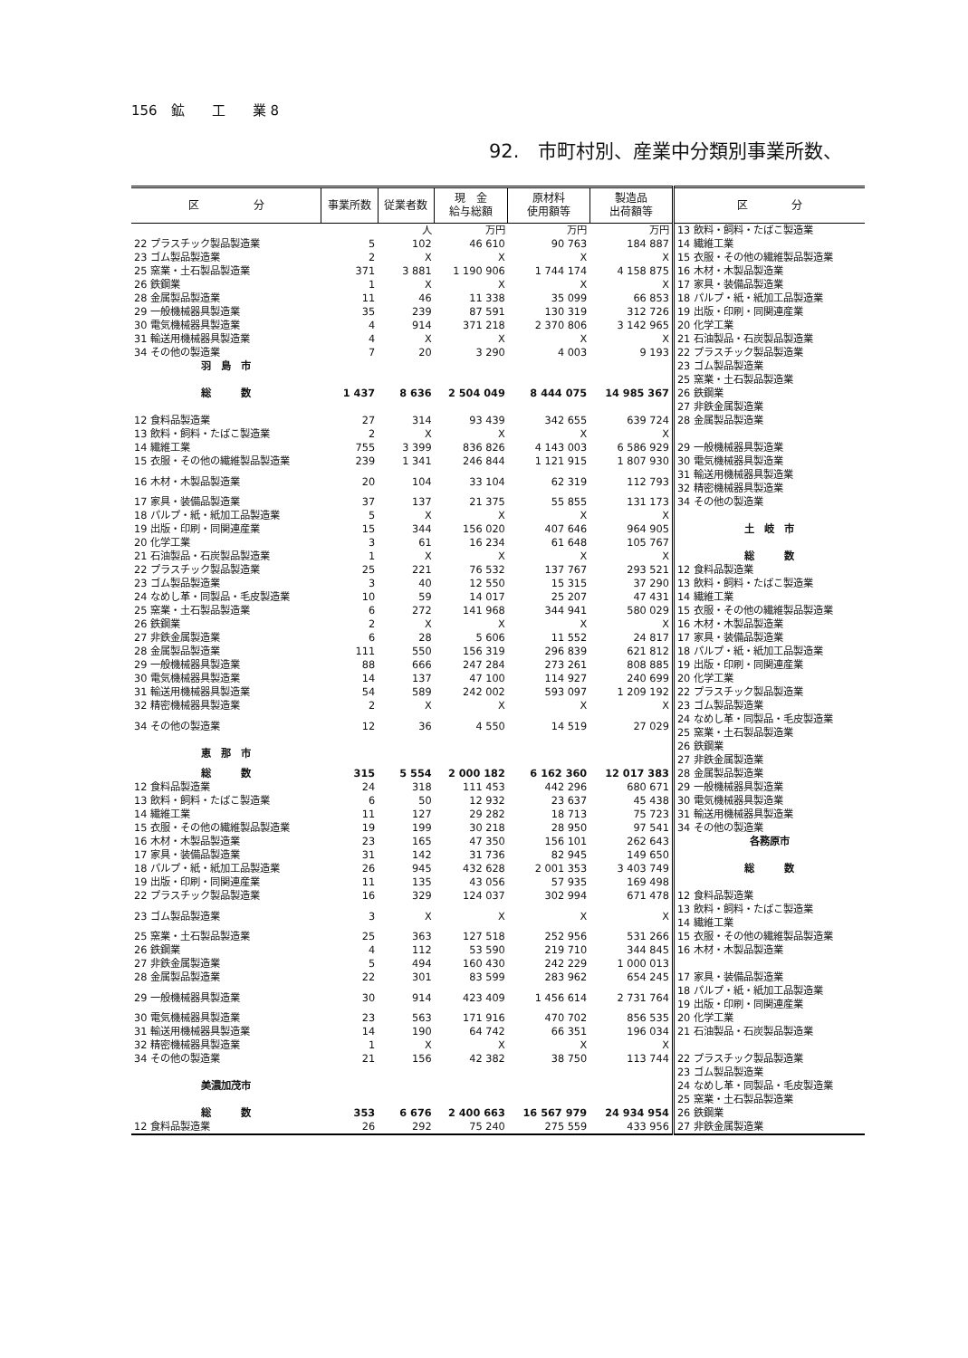156　鉱　　工　　業 8
92.　市町村別、産業中分類別事業所数、
| 区 分 | 事業所数 | 従業者数 | 現 金 給与総額 | 原材料 使用額等 | 製造品 出荷額等 | 区 分 |
| --- | --- | --- | --- | --- | --- | --- |
| | | 人 | 万円 | 万円 | 万円 | 13 飲料・飼料・たばこ製造業 |
| 22 プラスチック製品製造業 | 5 | 102 | 46 610 | 90 763 | 184 887 | 14 繊維工業 |
| 23 ゴム製品製造業 | 2 | X | X | X | X | 15 衣服・その他の繊維製品製造業 |
| 25 窯業・土石製品製造業 | 371 | 3 881 | 1 190 906 | 1 744 174 | 4 158 875 | 16 木材・木製品製造業 |
| 26 鉄鋼業 | 1 | X | X | X | X | 17 家具・装備品製造業 |
| 28 金属製品製造業 | 11 | 46 | 11 338 | 35 099 | 66 853 | 18 パルプ・紙・紙加工品製造業 |
| 29 一般機械器具製造業 | 35 | 239 | 87 591 | 130 319 | 312 726 | 19 出版・印刷・同関連産業 |
| 30 電気機械器具製造業 | 4 | 914 | 371 218 | 2 370 806 | 3 142 965 | 20 化学工業 |
| 31 輸送用機械器具製造業 | 4 | X | X | X | X | 21 石油製品・石炭製品製造業 |
| 34 その他の製造業 | 7 | 20 | 3 290 | 4 003 | 9 193 | 22 プラスチック製品製造業 |
| 羽 島 市 | | | | | | 23 ゴム製品製造業 |
| 総 数 | 1 437 | 8 636 | 2 504 049 | 8 444 075 | 14 985 367 | 25 窯業・土石製品製造業 26 鉄鋼業 27 非鉄金属製造業 |
| 12 食料品製造業 | 27 | 314 | 93 439 | 342 655 | 639 724 | 28 金属製品製造業 |
| 13 飲料・飼料・たばこ製造業 | 2 | X | X | X | X | |
| 14 繊維工業 | 755 | 3 399 | 836 826 | 4 143 003 | 6 586 929 | 29 一般機械器具製造業 |
| 15 衣服・その他の繊維製品製造業 | 239 | 1 341 | 246 844 | 1 121 915 | 1 807 930 | 30 電気機械器具製造業 |
| 16 木材・木製品製造業 | 20 | 104 | 33 104 | 62 319 | 112 793 | 31 輸送用機械器具製造業 32 精密機械器具製造業 |
| 17 家具・装備品製造業 | 37 | 137 | 21 375 | 55 855 | 131 173 | 34 その他の製造業 |
| 18 パルプ・紙・紙加工品製造業 | 5 | X | X | X | X | |
| 19 出版・印刷・同関連産業 | 15 | 344 | 156 020 | 407 646 | 964 905 | 土 岐 市 |
| 20 化学工業 | 3 | 61 | 16 234 | 61 648 | 105 767 | |
| 21 石油製品・石炭製品製造業 | 1 | X | X | X | X | 総 数 |
| 22 プラスチック製品製造業 | 25 | 221 | 76 532 | 137 767 | 293 521 | 12 食料品製造業 |
| 23 ゴム製品製造業 | 3 | 40 | 12 550 | 15 315 | 37 290 | 13 飲料・飼料・たばこ製造業 |
| 24 なめし革・同製品・毛皮製造業 | 10 | 59 | 14 017 | 25 207 | 47 431 | 14 繊維工業 |
| 25 窯業・土石製品製造業 | 6 | 272 | 141 968 | 344 941 | 580 029 | 15 衣服・その他の繊維製品製造業 |
| 26 鉄鋼業 | 2 | X | X | X | X | 16 木材・木製品製造業 |
| 27 非鉄金属製造業 | 6 | 28 | 5 606 | 11 552 | 24 817 | 17 家具・装備品製造業 |
| 28 金属製品製造業 | 111 | 550 | 156 319 | 296 839 | 621 812 | 18 パルプ・紙・紙加工品製造業 |
| 29 一般機械器具製造業 | 88 | 666 | 247 284 | 273 261 | 808 885 | 19 出版・印刷・同関連産業 |
| 30 電気機械器具製造業 | 14 | 137 | 47 100 | 114 927 | 240 699 | 20 化学工業 |
| 31 輸送用機械器具製造業 | 54 | 589 | 242 002 | 593 097 | 1 209 192 | 22 プラスチック製品製造業 |
| 32 精密機械器具製造業 | 2 | X | X | X | X | 23 ゴム製品製造業 |
| 34 その他の製造業 | 12 | 36 | 4 550 | 14 519 | 27 029 | 24 なめし革・同製品・毛皮製造業 25 窯業・土石製品製造業 |
| 恵 那 市 | | | | | | 26 鉄鋼業 27 非鉄金属製造業 |
| 総 数 | 315 | 5 554 | 2 000 182 | 6 162 360 | 12 017 383 | 28 金属製品製造業 |
| 12 食料品製造業 | 24 | 318 | 111 453 | 442 296 | 680 671 | 29 一般機械器具製造業 |
| 13 飲料・飼料・たばこ製造業 | 6 | 50 | 12 932 | 23 637 | 45 438 | 30 電気機械器具製造業 |
| 14 繊維工業 | 11 | 127 | 29 282 | 18 713 | 75 723 | 31 輸送用機械器具製造業 |
| 15 衣服・その他の繊維製品製造業 | 19 | 199 | 30 218 | 28 950 | 97 541 | 34 その他の製造業 |
| 16 木材・木製品製造業 | 23 | 165 | 47 350 | 156 101 | 262 643 | 各務原市 |
| 17 家具・装備品製造業 | 31 | 142 | 31 736 | 82 945 | 149 650 | |
| 18 パルプ・紙・紙加工品製造業 | 26 | 945 | 432 628 | 2 001 353 | 3 403 749 | 総 数 |
| 19 出版・印刷・同関連産業 | 11 | 135 | 43 056 | 57 935 | 169 498 | |
| 22 プラスチック製品製造業 | 16 | 329 | 124 037 | 302 994 | 671 478 | 12 食料品製造業 |
| 23 ゴム製品製造業 | 3 | X | X | X | X | 13 飲料・飼料・たばこ製造業 14 繊維工業 |
| 25 窯業・土石製品製造業 | 25 | 363 | 127 518 | 252 956 | 531 266 | 15 衣服・その他の繊維製品製造業 |
| 26 鉄鋼業 | 4 | 112 | 53 590 | 219 710 | 344 845 | 16 木材・木製品製造業 |
| 27 非鉄金属製造業 | 5 | 494 | 160 430 | 242 229 | 1 000 013 | |
| 28 金属製品製造業 | 22 | 301 | 83 599 | 283 962 | 654 245 | 17 家具・装備品製造業 |
| 29 一般機械器具製造業 | 30 | 914 | 423 409 | 1 456 614 | 2 731 764 | 18 パルプ・紙・紙加工品製造業 19 出版・印刷・同関連産業 |
| 30 電気機械器具製造業 | 23 | 563 | 171 916 | 470 702 | 856 535 | 20 化学工業 |
| 31 輸送用機械器具製造業 | 14 | 190 | 64 742 | 66 351 | 196 034 | 21 石油製品・石炭製品製造業 |
| 32 精密機械器具製造業 | 1 | X | X | X | X | |
| 34 その他の製造業 | 21 | 156 | 42 382 | 38 750 | 113 744 | 22 プラスチック製品製造業 |
| 美濃加茂市 | | | | | | 23 ゴム製品製造業 24 なめし革・同製品・毛皮製造業 25 窯業・土石製品製造業 |
| 総 数 | 353 | 6 676 | 2 400 663 | 16 567 979 | 24 934 954 | 26 鉄鋼業 |
| 12 食料品製造業 | 26 | 292 | 75 240 | 275 559 | 433 956 | 27 非鉄金属製造業 |